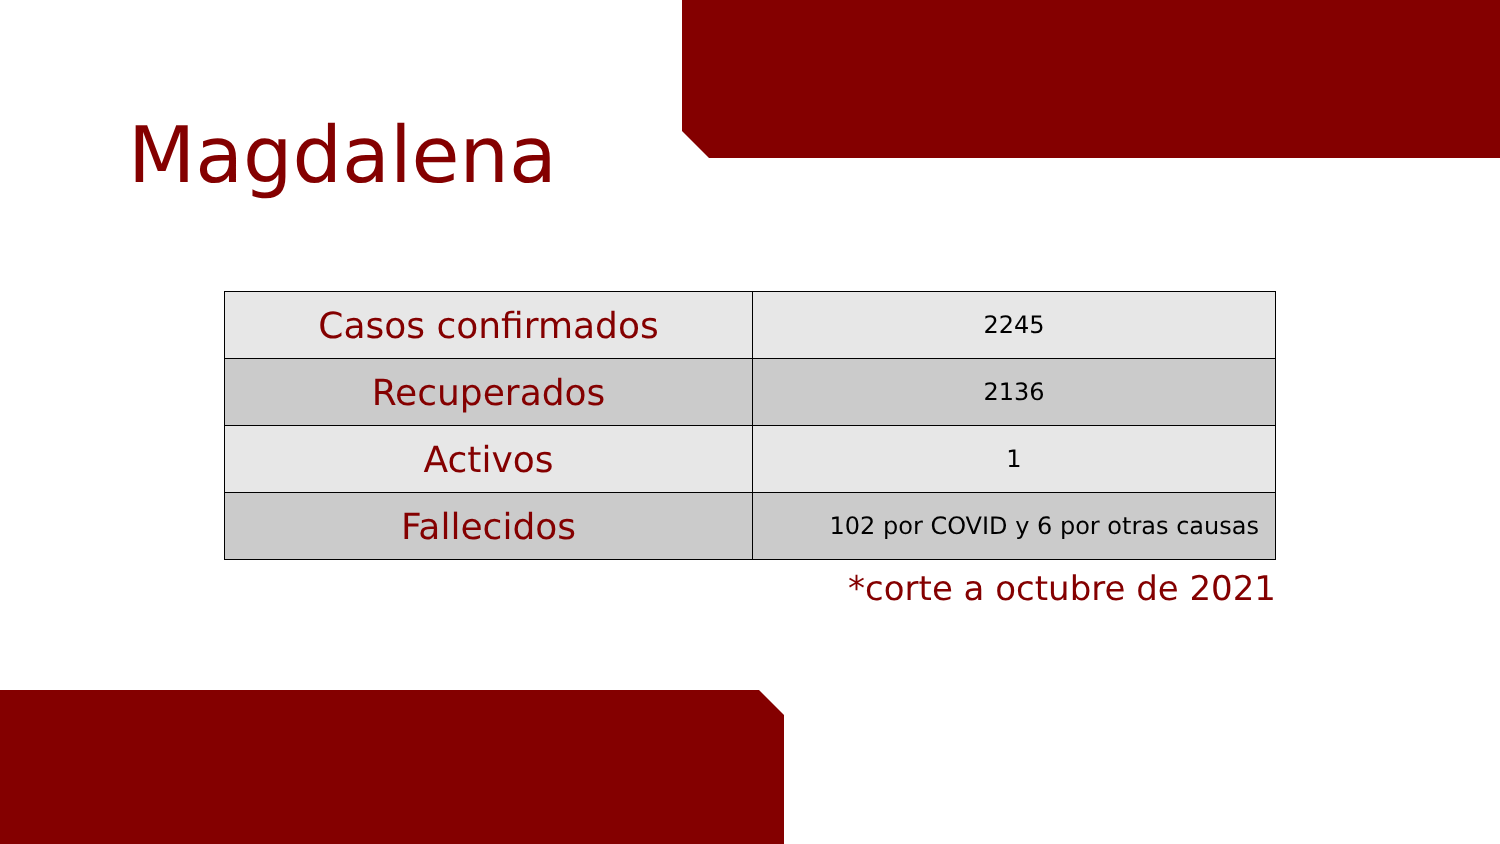Magdalena
| Casos confirmados | 2245 |
| Recuperados | 2136 |
| Activos | 1 |
| Fallecidos | 102 por COVID y 6 por otras causas |
*corte a octubre de 2021